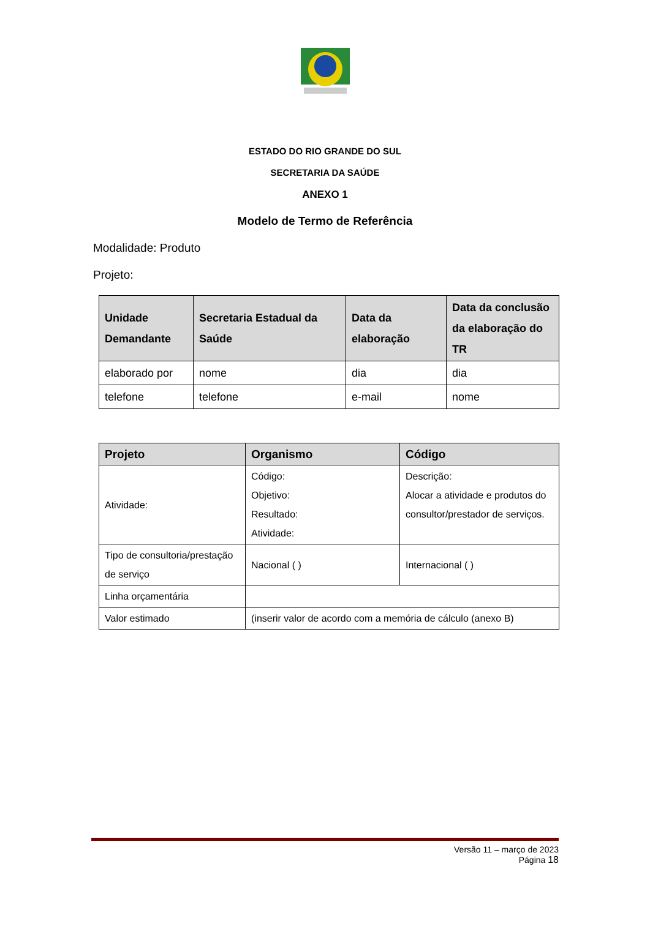ESTADO DO RIO GRANDE DO SUL
SECRETARIA DA SAÚDE
ANEXO 1
Modelo de Termo de Referência
Modalidade: Produto
Projeto:
| Unidade Demandante | Secretaria Estadual da Saúde | Data da elaboração | Data da conclusão da elaboração do TR |
| --- | --- | --- | --- |
| elaborado por | nome | dia | dia |
| telefone | telefone | e-mail | nome |
| Projeto | Organismo | Código |
| --- | --- | --- |
| Atividade: | Código: Objetivo: Resultado: Atividade: | Descrição: Alocar a atividade e produtos do consultor/prestador de serviços. |
| Tipo de consultoria/prestação de serviço | Nacional ( ) | Internacional ( ) |
| Linha orçamentária | | |
| Valor estimado | (inserir valor de acordo com a memória de cálculo (anexo B) | |
Versão 11 – março de 2023
Página 18